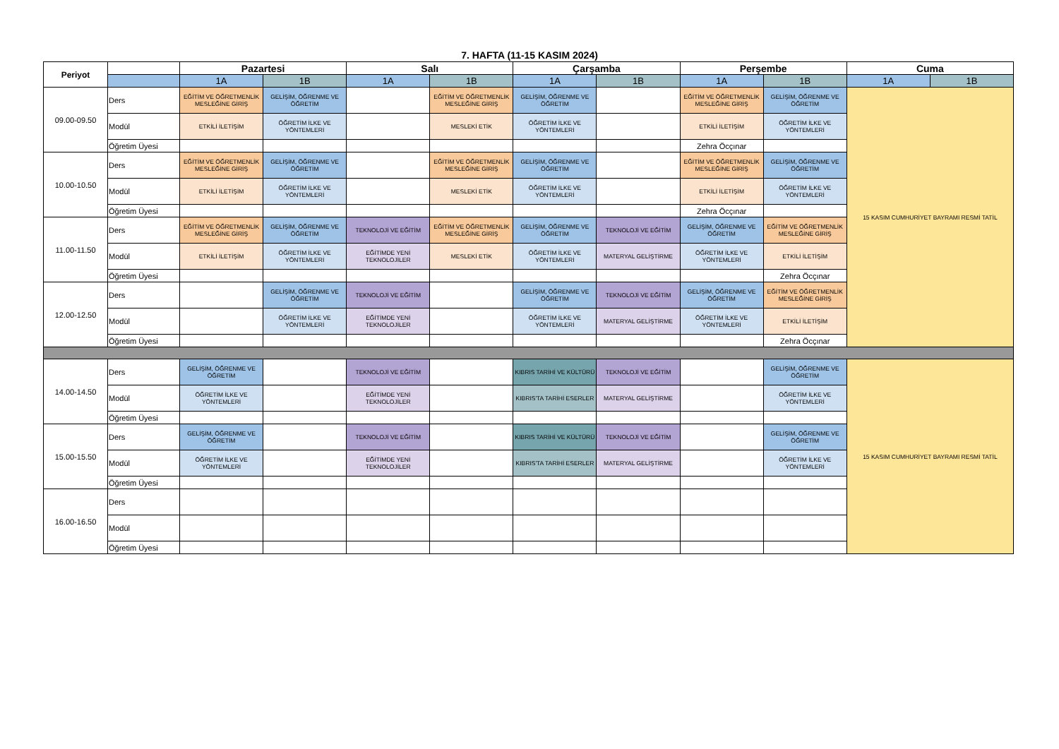7. HAFTA (11-15 KASIM 2024)
| Periyot | | Pazartesi | | Salı | | Çarşamba | | Perşembe | | Cuma | |
| --- | --- | --- | --- | --- | --- | --- | --- | --- | --- | --- | --- |
| | | 1A | 1B | 1A | 1B | 1A | 1B | 1A | 1B | 1A | 1B |
| 09.00-09.50 | Ders | EĞİTİM VE ÖĞRETMENLİK MESLEĞİNE GİRİŞ | GELİŞİM, ÖĞRENME VE ÖĞRETİM | | EĞİTİM VE ÖĞRETMENLİK MESLEĞİNE GİRİŞ | GELİŞİM, ÖĞRENME VE ÖĞRETİM | | EĞİTİM VE ÖĞRETMENLİK MESLEĞİNE GİRİŞ | GELİŞİM, ÖĞRENME VE ÖĞRETİM | 15 KASIM CUMHURİYET BAYRAMI RESMİ TATİL | |
| | Modül | ETKİLİ İLETİŞİM | ÖĞRETİM İLKE VE YÖNTEMLERİ | | MESLEKİ ETİK | ÖĞRETİM İLKE VE YÖNTEMLERİ | | ETKİLİ İLETİŞİM | ÖĞRETİM İLKE VE YÖNTEMLERİ | | |
| | Öğretim Üyesi | | | | | | | Zehra Öcçınar | | | |
| 10.00-10.50 | Ders | EĞİTİM VE ÖĞRETMENLİK MESLEĞİNE GİRİŞ | GELİŞİM, ÖĞRENME VE ÖĞRETİM | | EĞİTİM VE ÖĞRETMENLİK MESLEĞİNE GİRİŞ | GELİŞİM, ÖĞRENME VE ÖĞRETİM | | EĞİTİM VE ÖĞRETMENLİK MESLEĞİNE GİRİŞ | GELİŞİM, ÖĞRENME VE ÖĞRETİM | | |
| | Modül | ETKİLİ İLETİŞİM | ÖĞRETİM İLKE VE YÖNTEMLERİ | | MESLEKİ ETİK | ÖĞRETİM İLKE VE YÖNTEMLERİ | | ETKİLİ İLETİŞİM | ÖĞRETİM İLKE VE YÖNTEMLERİ | | |
| | Öğretim Üyesi | | | | | | | Zehra Öcçınar | | | |
| 11.00-11.50 | Ders | EĞİTİM VE ÖĞRETMENLİK MESLEĞİNE GİRİŞ | GELİŞİM, ÖĞRENME VE ÖĞRETİM | TEKNOLOJİ VE EĞİTİM | EĞİTİM VE ÖĞRETMENLİK MESLEĞİNE GİRİŞ | GELİŞİM, ÖĞRENME VE ÖĞRETİM | TEKNOLOJİ VE EĞİTİM | GELİŞİM, ÖĞRENME VE ÖĞRETİM | EĞİTİM VE ÖĞRETMENLİK MESLEĞİNE GİRİŞ | | |
| | Modül | ETKİLİ İLETİŞİM | ÖĞRETİM İLKE VE YÖNTEMLERİ | EĞİTİMDE YENİ TEKNOLOJİLER | MESLEKİ ETİK | ÖĞRETİM İLKE VE YÖNTEMLERİ | MATERYAL GELİŞTİRME | ÖĞRETİM İLKE VE YÖNTEMLERİ | ETKİLİ İLETİŞİM | | |
| | Öğretim Üyesi | | | | | | | | Zehra Öcçınar | | |
| 12.00-12.50 | Ders | | GELİŞİM, ÖĞRENME VE ÖĞRETİM | TEKNOLOJİ VE EĞİTİM | | GELİŞİM, ÖĞRENME VE ÖĞRETİM | TEKNOLOJİ VE EĞİTİM | GELİŞİM, ÖĞRENME VE ÖĞRETİM | EĞİTİM VE ÖĞRETMENLİK MESLEĞİNE GİRİŞ | | |
| | Modül | | ÖĞRETİM İLKE VE YÖNTEMLERİ | EĞİTİMDE YENİ TEKNOLOJİLER | | ÖĞRETİM İLKE VE YÖNTEMLERİ | MATERYAL GELİŞTİRME | ÖĞRETİM İLKE VE YÖNTEMLERİ | ETKİLİ İLETİŞİM | | |
| | Öğretim Üyesi | | | | | | | | Zehra Öcçınar | | |
| 14.00-14.50 | Ders | GELİŞİM, ÖĞRENME VE ÖĞRETİM | | TEKNOLOJİ VE EĞİTİM | | KIBRIS TARİHİ VE KÜLTÜRÜ | TEKNOLOJİ VE EĞİTİM | | GELİŞİM, ÖĞRENME VE ÖĞRETİM | 15 KASIM CUMHURİYET BAYRAMI RESMİ TATİL | |
| | Modül | ÖĞRETİM İLKE VE YÖNTEMLERİ | | EĞİTİMDE YENİ TEKNOLOJİLER | | KIBRIS'TA TARİHİ ESERLER | MATERYAL GELİŞTİRME | | ÖĞRETİM İLKE VE YÖNTEMLERİ | | |
| | Öğretim Üyesi | | | | | | | | | | |
| 15.00-15.50 | Ders | GELİŞİM, ÖĞRENME VE ÖĞRETİM | | TEKNOLOJİ VE EĞİTİM | | KIBRIS TARİHİ VE KÜLTÜRÜ | TEKNOLOJİ VE EĞİTİM | | GELİŞİM, ÖĞRENME VE ÖĞRETİM | | |
| | Modül | ÖĞRETİM İLKE VE YÖNTEMLERİ | | EĞİTİMDE YENİ TEKNOLOJİLER | | KIBRIS'TA TARİHİ ESERLER | MATERYAL GELİŞTİRME | | ÖĞRETİM İLKE VE YÖNTEMLERİ | | |
| | Öğretim Üyesi | | | | | | | | | | |
| 16.00-16.50 | Ders | | | | | | | | | | |
| | Modül | | | | | | | | | | |
| | Öğretim Üyesi | | | | | | | | | | |